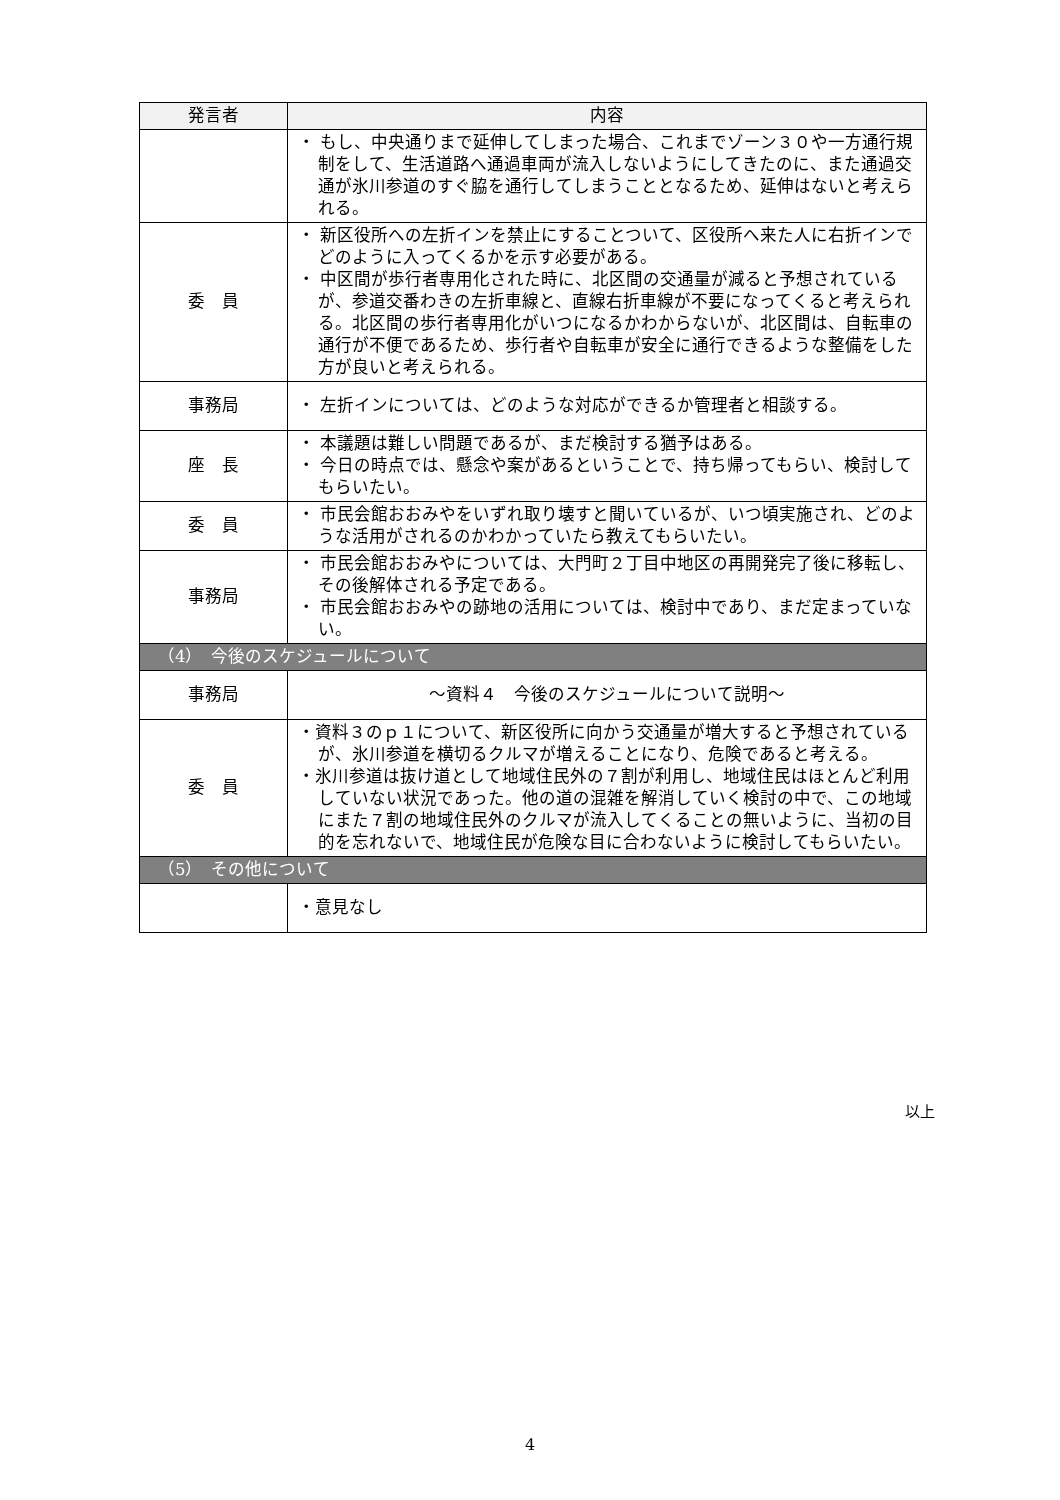| 発言者 | 内容 |
| --- | --- |
| | ・ もし、中央通りまで延伸してしまった場合、これまでゾーン３０や一方通行規制をして、生活道路へ通過車両が流入しないようにしてきたのに、また通過交通が氷川参道のすぐ脇を通行してしまうこととなるため、延伸はないと考えられる。 |
| 委 員 | ・ 新区役所への左折インを禁止にすることついて、区役所へ来た人に右折インでどのように入ってくるかを示す必要がある。 ・ 中区間が歩行者専用化された時に、北区間の交通量が減ると予想されているが、参道交番わきの左折車線と、直線右折車線が不要になってくると考えられる。北区間の歩行者専用化がいつになるかわからないが、北区間は、自転車の通行が不便であるため、歩行者や自転車が安全に通行できるような整備をした方が良いと考えられる。 |
| 事務局 | ・ 左折インについては、どのような対応ができるか管理者と相談する。 |
| 座 長 | ・ 本議題は難しい問題であるが、まだ検討する猶予はある。 ・ 今日の時点では、懸念や案があるということで、持ち帰ってもらい、検討してもらいたい。 |
| 委 員 | ・ 市民会館おおみやをいずれ取り壊すと聞いているが、いつ頃実施され、どのような活用がされるのかわかっていたら教えてもらいたい。 |
| 事務局 | ・ 市民会館おおみやについては、大門町２丁目中地区の再開発完了後に移転し、その後解体される予定である。 ・ 市民会館おおみやの跡地の活用については、検討中であり、まだ定まっていない。 |
| （4） 今後のスケジュールについて | |
| 事務局 | ～資料４ 今後のスケジュールについて説明～ |
| 委 員 | ・資料３のｐ１について、新区役所に向かう交通量が増大すると予想されているが、氷川参道を横切るクルマが増えることになり、危険であると考える。 ・氷川参道は抜け道として地域住民外の７割が利用し、地域住民はほとんど利用していない状況であった。他の道の混雑を解消していく検討の中で、この地域にまた７割の地域住民外のクルマが流入してくることの無いように、当初の目的を忘れないで、地域住民が危険な目に合わないように検討してもらいたい。 |
| （5） その他について | |
| | ・意見なし |
以上
4